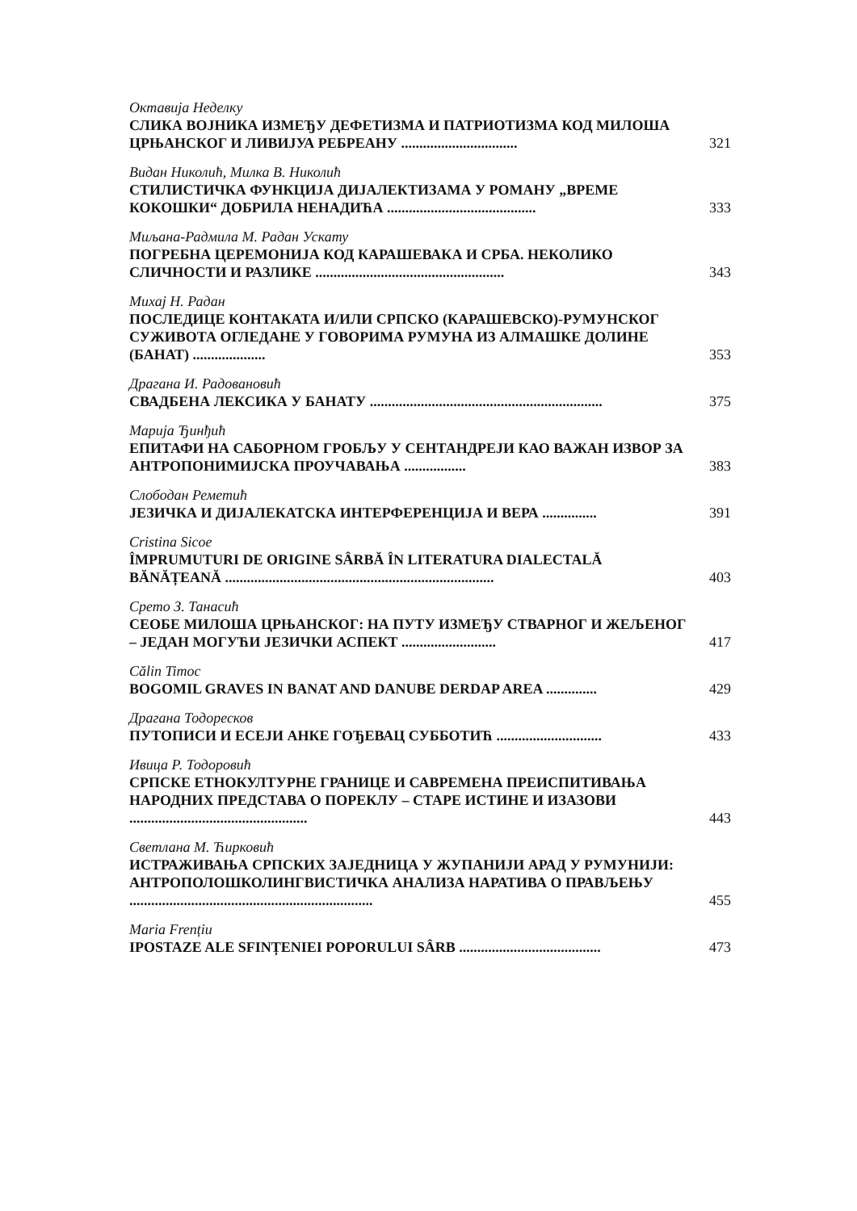Октавија Неделку
СЛИКА ВОЈНИКА ИЗМЕЂУ ДЕФЕТИЗМА И ПАТРИОТИЗМА КОД МИЛОША ЦРЊАНСКОГ И ЛИВИЈУА РЕБРЕАНУ ................................
321
Видан Николић, Милка В. Николић
СТИЛИСТИЧКА ФУНКЦИЈА ДИЈАЛЕКТИЗАМА У РОМАНУ „ВРЕМЕ КОКОШКИ“ ДОБРИЛА НЕНАДИЋА .........................................
333
Миљана-Радмила М. Радан Ускату
ПОГРЕБНА ЦЕРЕМОНИЈА КОД КАРАШЕВАКА И СРБА. НЕКОЛИКО СЛИЧНОСТИ И РАЗЛИКЕ ....................................................
343
Михај Н. Радан
ПОСЛЕДИЦЕ КОНТАКАТА И/ИЛИ СРПСКО (КАРАШЕВСКО)-РУМУНСКОГ СУЖИВОТА ОГЛЕДАНЕ У ГОВОРИМА РУМУНА ИЗ АЛМАШКЕ ДОЛИНЕ (БАНАТ) ....................
353
Драгана И. Радовановић
СВАДБЕНА ЛЕКСИКА У БАНАТУ ................................................................
375
Марија Ђинђић
ЕПИТАФИ НА САБОРНОМ ГРОБЉУ У СЕНТАНДРЕЈИ КАО ВАЖАН ИЗВОР ЗА АНТРОПОНИМИЈСКА ПРОУЧАВАЊА .................
383
Слободан Реметић
ЈЕЗИЧКА И ДИЈАЛЕКАТСКА ИНТЕРФЕРЕНЦИЈА И ВЕРА ...............
391
Cristina Sicoe
ÎMPRUMUTURI DE ORIGINE SÂRBĂ ÎN LITERATURA DIALECTALĂ BĂNĂȚEANĂ ..........................................................................
403
Срето З. Танасић
СЕОБЕ МИЛОША ЦРЊАНСКОГ: НА ПУТУ ИЗМЕЂУ СТВАРНОГ И ЖЕЉЕНОГ – ЈЕДАН МОГУЋИ ЈЕЗИЧКИ АСПЕКТ ..........................
417
Călin Timoc
BOGOMIL GRAVES IN BANAT AND DANUBE DERDAP AREA ..............
429
Драгана Тодоресков
ПУТОПИСИ И ЕСЕЈИ АНКЕ ГОЂЕВАЦ СУББОТИЋ .............................
433
Ивица Р. Тодоровић
СРПСКЕ ЕТНОКУЛТУРНЕ ГРАНИЦЕ И САВРЕМЕНА ПРЕИСПИТИВАЊА НАРОДНИХ ПРЕДСТАВА О ПОРЕКЛУ – СТАРЕ ИСТИНЕ И ИЗАЗОВИ .................................................
443
Светлана М. Ћирковић
ИСТРАЖИВАЊА СРПСКИХ ЗАЈЕДНИЦА У ЖУПАНИЈИ АРАД У РУМУНИЈИ: АНТРОПОЛОШКОЛИНГВИСТИЧКА АНАЛИЗА НАРАТИВА О ПРАВЉЕЊУ ...................................................................
455
Maria Frențiu
IPOSTAZE ALE SFINȚENIEI POPORULUI SÂRB .......................................
473